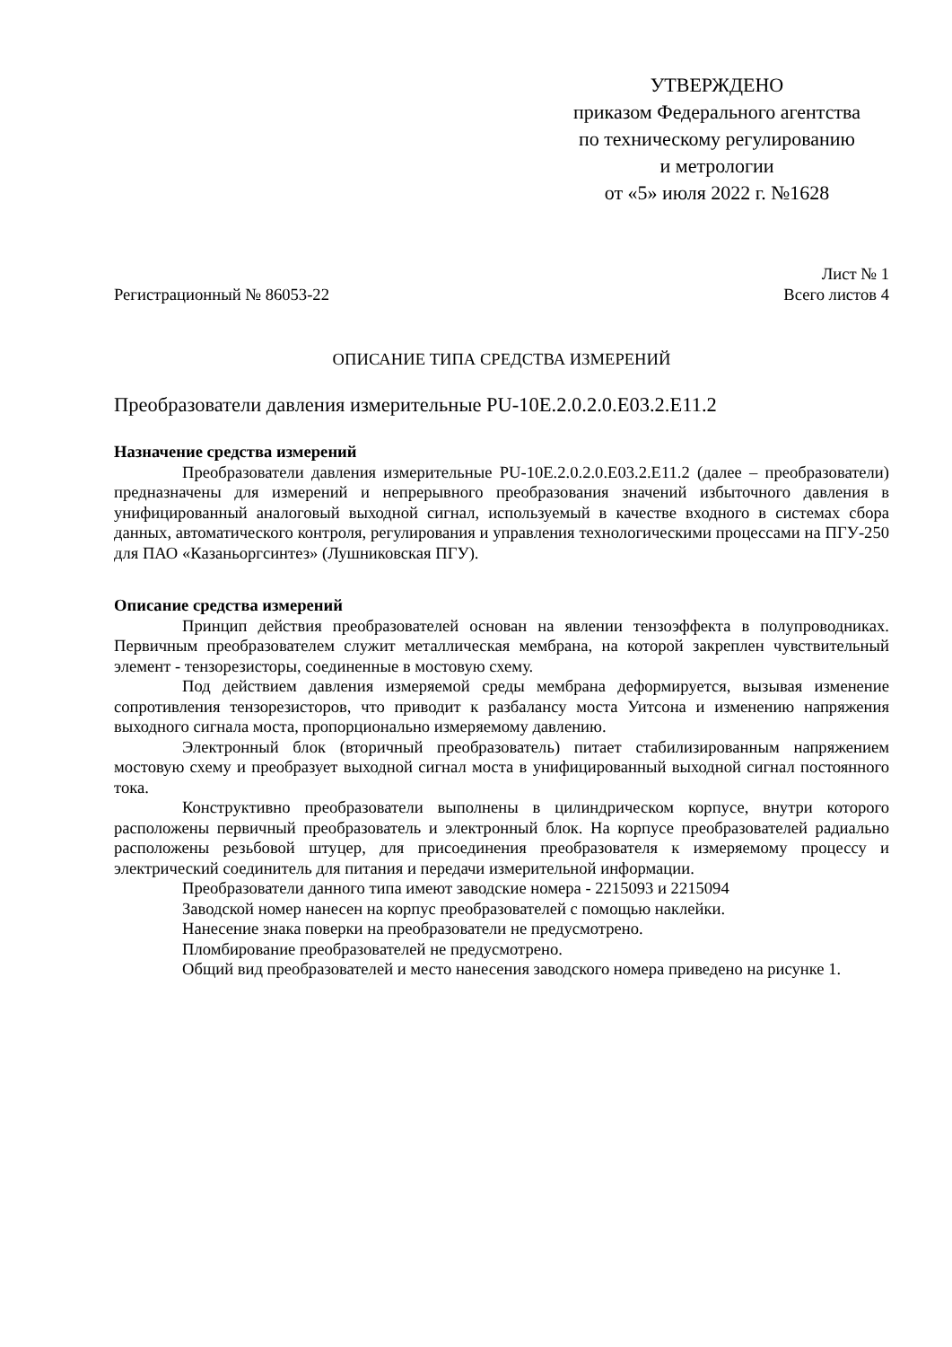УТВЕРЖДЕНО
приказом Федерального агентства
по техническому регулированию
и метрологии
от «5» июля 2022 г. №1628
Регистрационный № 86053-22
Лист № 1
Всего листов 4
ОПИСАНИЕ ТИПА СРЕДСТВА ИЗМЕРЕНИЙ
Преобразователи давления измерительные PU-10E.2.0.2.0.E03.2.E11.2
Назначение средства измерений
Преобразователи давления измерительные PU-10E.2.0.2.0.E03.2.E11.2 (далее – преобразователи) предназначены для измерений и непрерывного преобразования значений избыточного давления в унифицированный аналоговый выходной сигнал, используемый в качестве входного в системах сбора данных, автоматического контроля, регулирования и управления технологическими процессами на ПГУ-250 для ПАО «Казаньоргсинтез» (Лушниковская ПГУ).
Описание средства измерений
Принцип действия преобразователей основан на явлении тензоэффекта в полупроводниках. Первичным преобразователем служит металлическая мембрана, на которой закреплен чувствительный элемент - тензорезисторы, соединенные в мостовую схему.
Под действием давления измеряемой среды мембрана деформируется, вызывая изменение сопротивления тензорезисторов, что приводит к разбалансу моста Уитсона и изменению напряжения выходного сигнала моста, пропорционально измеряемому давлению.
Электронный блок (вторичный преобразователь) питает стабилизированным напряжением мостовую схему и преобразует выходной сигнал моста в унифицированный выходной сигнал постоянного тока.
Конструктивно преобразователи выполнены в цилиндрическом корпусе, внутри которого расположены первичный преобразователь и электронный блок. На корпусе преобразователей радиально расположены резьбовой штуцер, для присоединения преобразователя к измеряемому процессу и электрический соединитель для питания и передачи измерительной информации.
Преобразователи данного типа имеют заводские номера - 2215093 и 2215094
Заводской номер нанесен на корпус преобразователей с помощью наклейки.
Нанесение знака поверки на преобразователи не предусмотрено.
Пломбирование преобразователей не предусмотрено.
Общий вид преобразователей и место нанесения заводского номера приведено на рисунке 1.